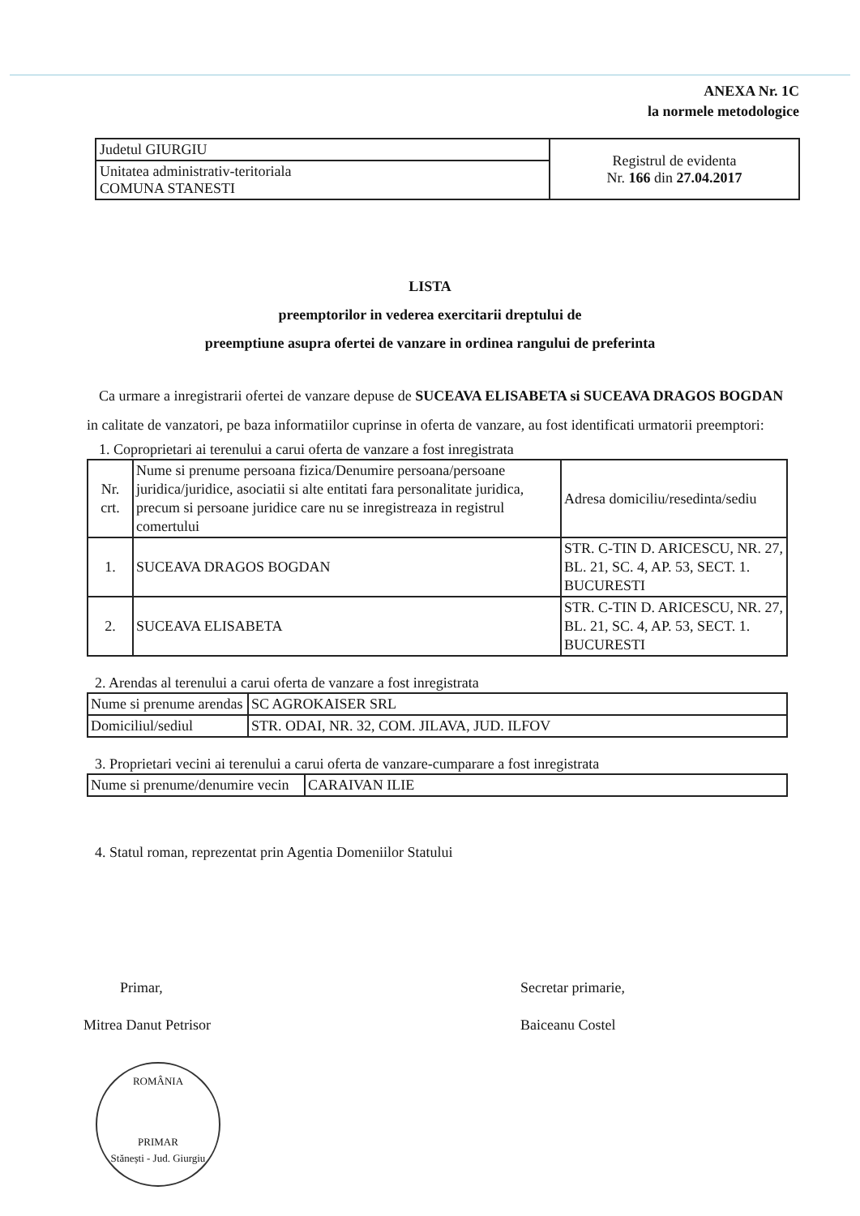ANEXA Nr. 1C
la normele metodologice
| Judetul GIURGIU | Registrul de evidenta Nr. 166 din 27.04.2017 |
| Unitatea administrativ-teritoriala COMUNA STANESTI | |
LISTA
preemptorilor in vederea exercitarii dreptului de
preemptiune asupra ofertei de vanzare in ordinea rangului de preferinta
Ca urmare a inregistrarii ofertei de vanzare depuse de SUCEAVA ELISABETA si SUCEAVA DRAGOS BOGDAN in calitate de vanzatori, pe baza informatiilor cuprinse in oferta de vanzare, au fost identificati urmatorii preemptori:
1. Coproprietari ai terenului a carui oferta de vanzare a fost inregistrata
| Nr. crt. | Nume si prenume persoana fizica/Denumire persoana/persoane juridica/juridice, asociatii si alte entitati fara personalitate juridica, precum si persoane juridice care nu se inregistreaza in registrul comertului | Adresa domiciliu/resedinta/sediu |
| 1. | SUCEAVA DRAGOS BOGDAN | STR. C-TIN D. ARICESCU, NR. 27, BL. 21, SC. 4, AP. 53, SECT. 1. BUCURESTI |
| 2. | SUCEAVA ELISABETA | STR. C-TIN D. ARICESCU, NR. 27, BL. 21, SC. 4, AP. 53, SECT. 1. BUCURESTI |
2. Arendas al terenului a carui oferta de vanzare a fost inregistrata
| Nume si prenume arendas | SC AGROKAISER SRL |
| Domiciliul/sediul | STR. ODAI, NR. 32, COM. JILAVA, JUD. ILFOV |
3. Proprietari vecini ai terenului a carui oferta de vanzare-cumparare a fost inregistrata
| Nume si prenume/denumire vecin | CARAIVAN ILIE |
4. Statul roman, reprezentat prin Agentia Domeniilor Statului
Primar,
Mitrea Danut Petrisor
Secretar primarie,
Baiceanu Costel
ROMÂNIA
PRIMAR
Stănești - Jud. Giurgiu